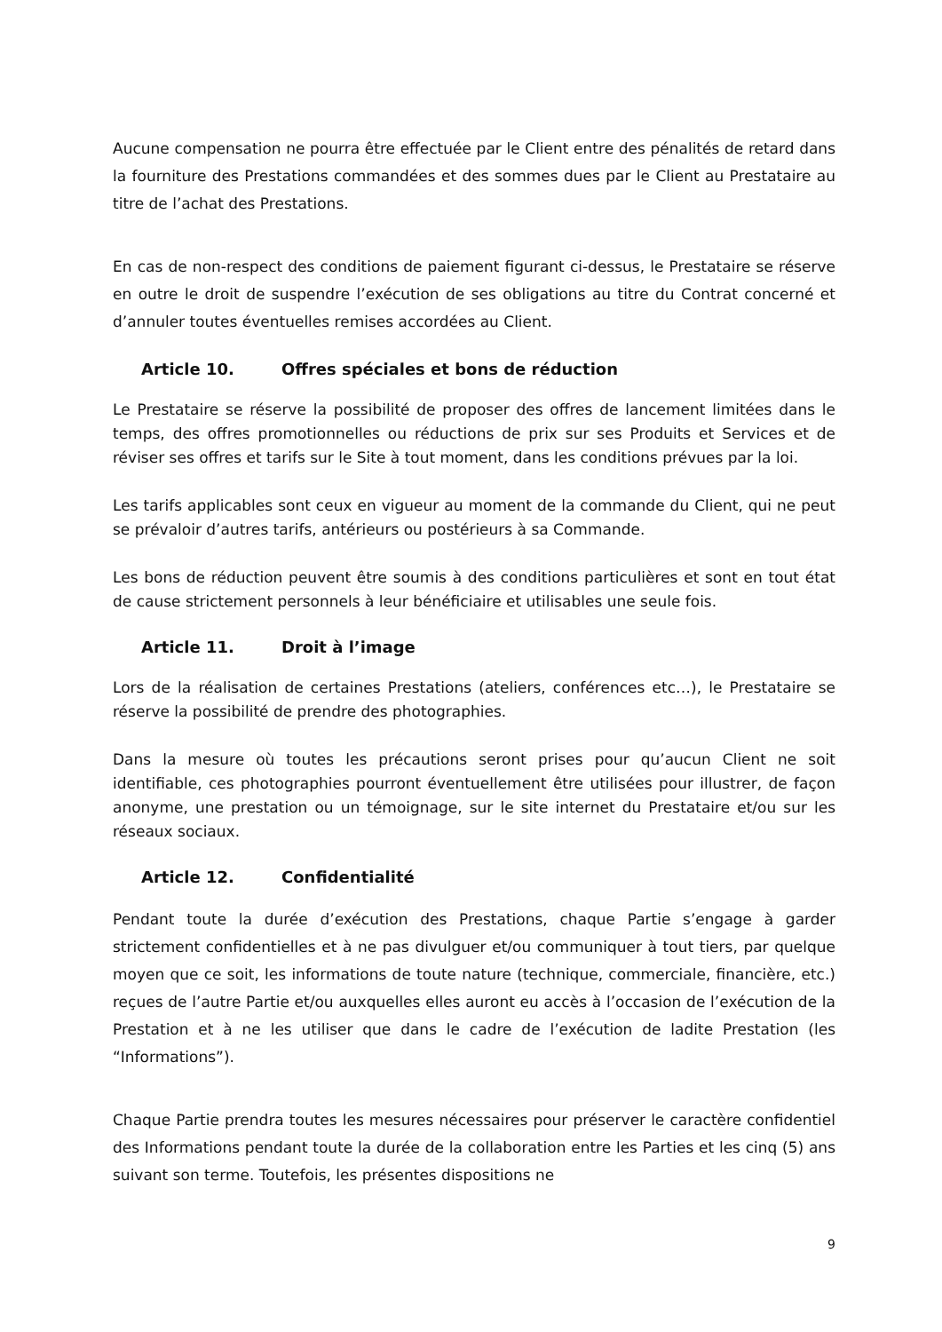Aucune compensation ne pourra être effectuée par le Client entre des pénalités de retard dans la fourniture des Prestations commandées et des sommes dues par le Client au Prestataire au titre de l’achat des Prestations.
En cas de non-respect des conditions de paiement figurant ci-dessus, le Prestataire se réserve en outre le droit de suspendre l’exécution de ses obligations au titre du Contrat concerné et d’annuler toutes éventuelles remises accordées au Client.
Article 10. Offres spéciales et bons de réduction
Le Prestataire se réserve la possibilité de proposer des offres de lancement limitées dans le temps, des offres promotionnelles ou réductions de prix sur ses Produits et Services et de réviser ses offres et tarifs sur le Site à tout moment, dans les conditions prévues par la loi.
Les tarifs applicables sont ceux en vigueur au moment de la commande du Client, qui ne peut se prévaloir d’autres tarifs, antérieurs ou postérieurs à sa Commande.
Les bons de réduction peuvent être soumis à des conditions particulières et sont en tout état de cause strictement personnels à leur bénéficiaire et utilisables une seule fois.
Article 11. Droit à l’image
Lors de la réalisation de certaines Prestations (ateliers, conférences etc…), le Prestataire se réserve la possibilité de prendre des photographies.
Dans la mesure où toutes les précautions seront prises pour qu’aucun Client ne soit identifiable, ces photographies pourront éventuellement être utilisées pour illustrer, de façon anonyme, une prestation ou un témoignage, sur le site internet du Prestataire et/ou sur les réseaux sociaux.
Article 12. Confidentialité
Pendant toute la durée d’exécution des Prestations, chaque Partie s’engage à garder strictement confidentielles et à ne pas divulguer et/ou communiquer à tout tiers, par quelque moyen que ce soit, les informations de toute nature (technique, commerciale, financière, etc.) reçues de l’autre Partie et/ou auxquelles elles auront eu accès à l’occasion de l’exécution de la Prestation et à ne les utiliser que dans le cadre de l’exécution de ladite Prestation (les “Informations”).
Chaque Partie prendra toutes les mesures nécessaires pour préserver le caractère confidentiel des Informations pendant toute la durée de la collaboration entre les Parties et les cinq (5) ans suivant son terme. Toutefois, les présentes dispositions ne
9